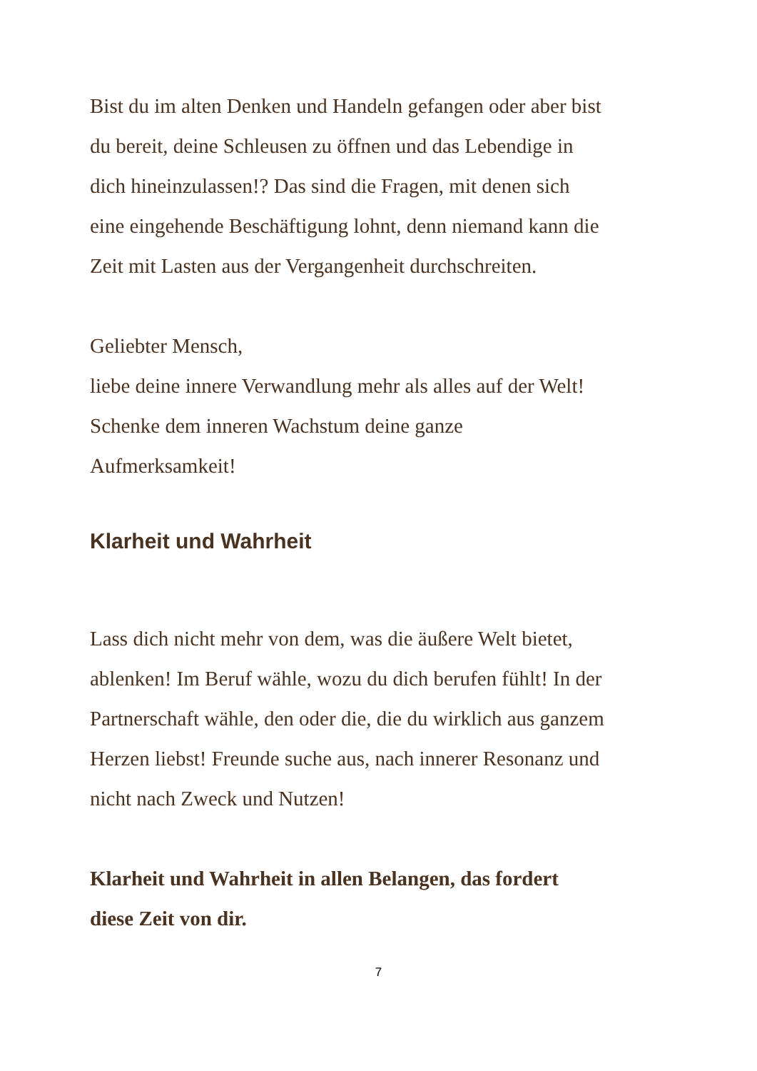Bist du im alten Denken und Handeln gefangen oder aber bist
du bereit, deine Schleusen zu öffnen und das Lebendige in
dich hineinzulassen!? Das sind die Fragen, mit denen sich
eine eingehende Beschäftigung lohnt, denn niemand kann die
Zeit mit Lasten aus der Vergangenheit durchschreiten.
Geliebter Mensch,
liebe deine innere Verwandlung mehr als alles auf der Welt!
Schenke dem inneren Wachstum deine ganze
Aufmerksamkeit!
Klarheit und Wahrheit
Lass dich nicht mehr von dem, was die äußere Welt bietet,
ablenken! Im Beruf wähle, wozu du dich berufen fühlt! In der
Partnerschaft wähle, den oder die, die du wirklich aus ganzem
Herzen liebst! Freunde suche aus, nach innerer Resonanz und
nicht nach Zweck und Nutzen!
Klarheit und Wahrheit in allen Belangen, das fordert
diese Zeit von dir.
7